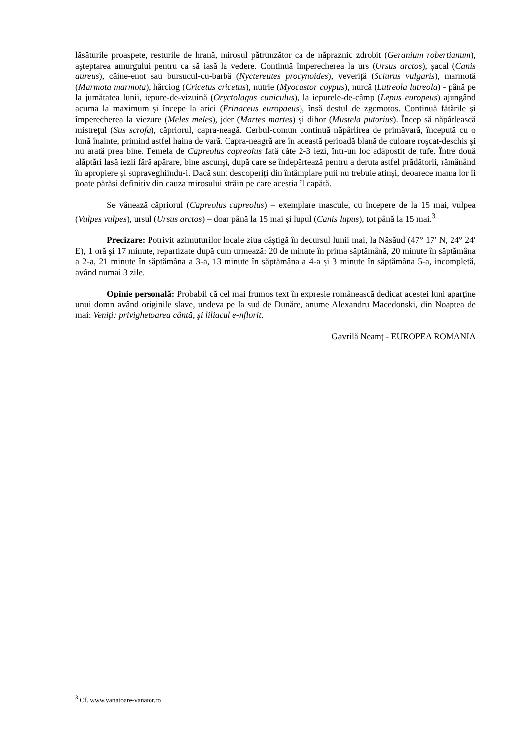lăsăturile proaspete, resturile de hrană, mirosul pătrunzător ca de năpraznic zdrobit (Geranium robertianum), aşteptarea amurgului pentru ca să iasă la vedere. Continuă împerecherea la urs (Ursus arctos), șacal (Canis aureus), câine-enot sau bursucul-cu-barbă (Nyctereutes procynoides), veveriță (Sciurus vulgaris), marmotă (Marmota marmota), hârciog (Cricetus cricetus), nutrie (Myocastor coypus), nurcă (Lutreola lutreola) - până pe la jumătatea lunii, iepure-de-vizuină (Oryctolagus cuniculus), la iepurele-de-câmp (Lepus europeus) ajungând acuma la maximum și începe la arici (Erinaceus europaeus), însă destul de zgomotos. Continuă fătările și împerecherea la viezure (Meles meles), jder (Martes martes) și dihor (Mustela putorius). Încep să năpârlească mistreţul (Sus scrofa), căpriorul, capra-neagă. Cerbul-comun continuă năpârlirea de primăvară, începută cu o lună înainte, primind astfel haina de vară. Capra-neagră are în această perioadă blană de culoare roşcat-deschis şi nu arată prea bine. Femela de Capreolus capreolus fată câte 2-3 iezi, într-un loc adăpostit de tufe. Între două alăptări lasă iezii fără apărare, bine ascunşi, după care se îndepărtează pentru a deruta astfel prădătorii, rămânând în apropiere și supraveghiindu-i. Dacă sunt descoperiți din întâmplare puii nu trebuie atinși, deoarece mama lor îi poate părăsi definitiv din cauza mirosului străin pe care aceștia îl capătă.
Se vânează căpriorul (Capreolus capreolus) – exemplare mascule, cu începere de la 15 mai, vulpea (Vulpes vulpes), ursul (Ursus arctos) – doar până la 15 mai și lupul (Canis lupus), tot până la 15 mai.<sup>3</sup>
Precizare: Potrivit azimuturilor locale ziua câştigă în decursul lunii mai, la Năsăud (47° 17′ N, 24° 24′ E), 1 oră şi 17 minute, repartizate după cum urmează: 20 de minute în prima săptămână, 20 minute în săptămâna a 2-a, 21 minute în săptămâna a 3-a, 13 minute în săptămâna a 4-a și 3 minute în săptămâna 5-a, incompletă, având numai 3 zile.
Opinie personală: Probabil că cel mai frumos text în expresie românească dedicat acestei luni aparţine unui domn având originile slave, undeva pe la sud de Dunăre, anume Alexandru Macedonski, din Noaptea de mai: Veniţi: privighetoarea cântă, şi liliacul e-nflorit.
Gavrilă Neamț - EUROPEA ROMANIA
<sup>3</sup> Cf. www.vanatoare-vanator.ro